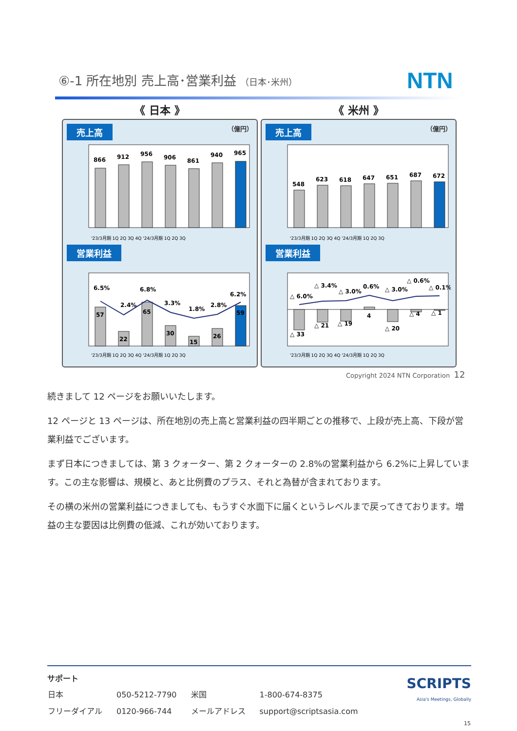⑥-1 所在地別 売上高･営業利益 （日本･米州）
NTN
《 日本 》
売上高 （億円）
866
912
956
906
861
940
965
'23/3月期 1Q 2Q 3Q 4Q '24/3月期 1Q 2Q 3Q
営業利益
6.5%
2.4%
6.8%
3.3%
1.8%
2.8%
6.2%
57
22
65
30
15
26
59
'23/3月期 1Q 2Q 3Q 4Q '24/3月期 1Q 2Q 3Q
《 米州 》
売上高 （億円）
548
623
618
647
651
687
672
'23/3月期 1Q 2Q 3Q 4Q '24/3月期 1Q 2Q 3Q
営業利益
△ 6.0%
△ 3.4%
△ 3.0%
0.6%
△ 3.0%
△ 0.6%
△ 0.1%
△ 33
△ 21
△ 19
4
△ 20
△ 4
△ 1
'23/3月期 1Q 2Q 3Q 4Q '24/3月期 1Q 2Q 3Q
Copyright 2024 NTN Corporation 12
続きまして 12 ページをお願いいたします。
12 ページと 13 ページは、所在地別の売上高と営業利益の四半期ごとの推移で、上段が売上高、下段が営業利益でございます。
まず日本につきましては、第 3 クォーター、第 2 クォーターの 2.8%の営業利益から 6.2%に上昇しています。この主な影響は、規模と、あと比例費のプラス、それと為替が含まれております。
その横の米州の営業利益につきましても、もうすぐ水面下に届くというレベルまで戻ってきております。増益の主な要因は比例費の低減、これが効いております。
サポート
| 日本 | 050-5212-7790 | 米国 | 1-800-674-8375 |
| フリーダイアル | 0120-966-744 | メールアドレス | support@scriptsasia.com |
SCRIPTS
Asia's Meetings, Globally
15